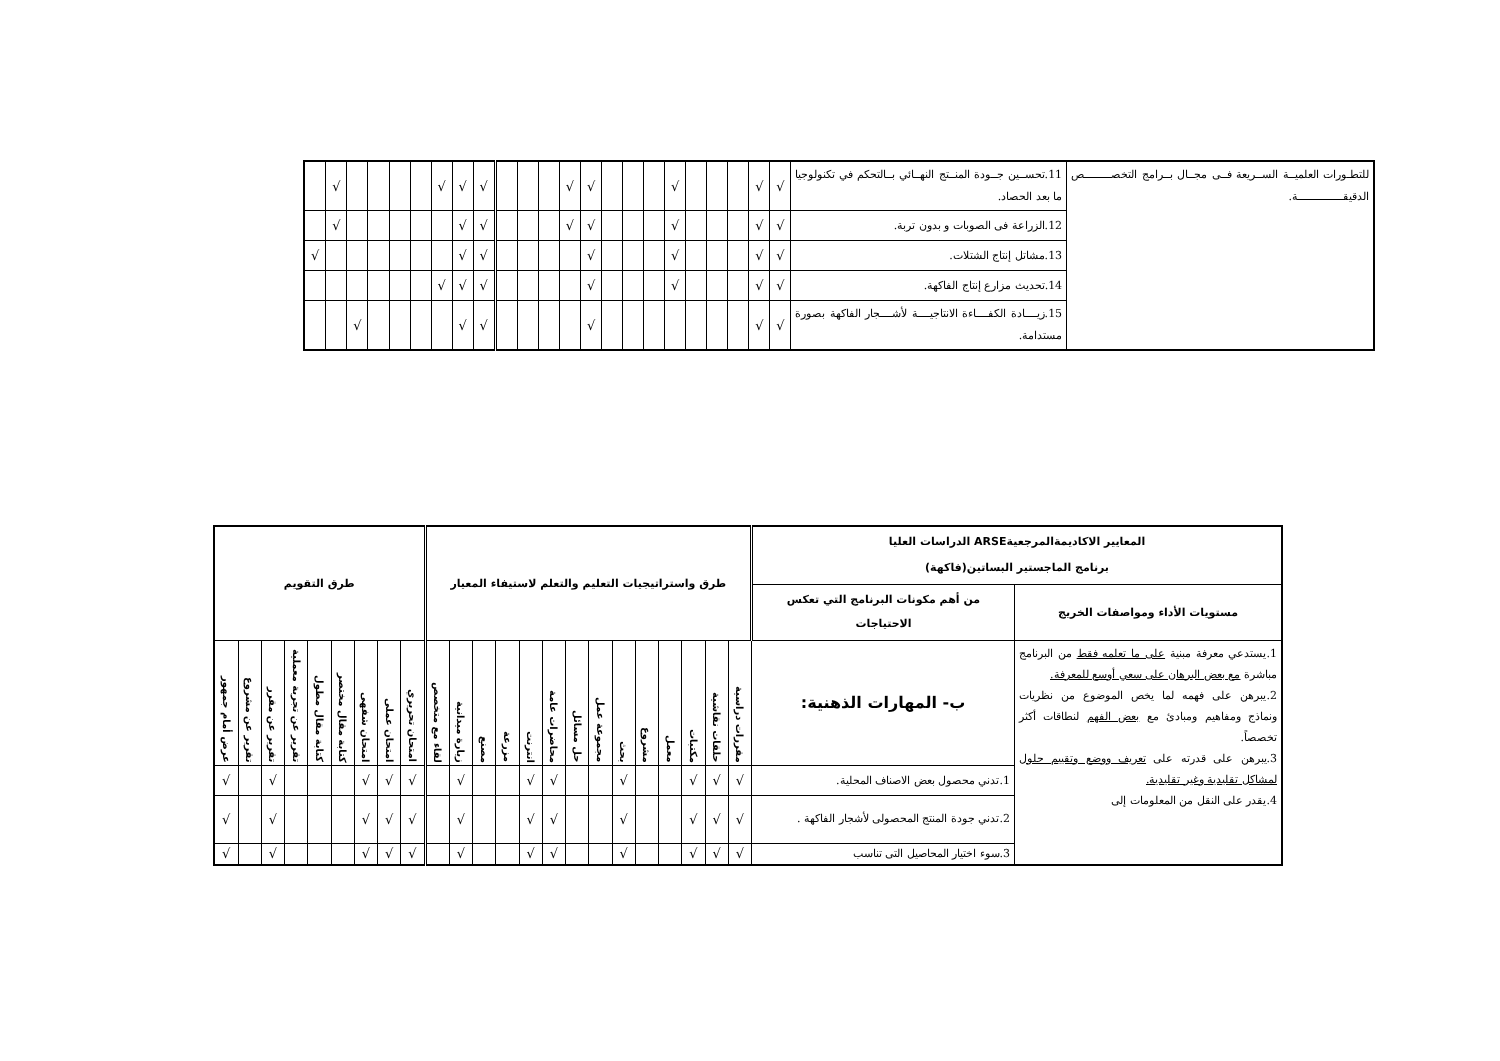| للتطـورات العلميــة الســريعة فــى مجــال بــرامج التخصـــــــــص الدقيقـــــــــــــــة. | 11.تحســين جــودة المنــتج النهــائي بــالتحكم في تكنولوجيا ما بعد الحصاد. | √ | √ | | | | √ | | | | √ | √ | | | | √ | √ | √ | | | | | √ | |
| | 12.الزراعة فى الصوبات و بدون تربة. | √ | √ | | | | √ | | | | √ | √ | | | | √ | √ | | | | | | √ | |
| | 13.مشاتل إنتاج الشتلات. | √ | √ | | | | √ | | | | √ | | | | | √ | √ | | | | | | | √ |
| | 14.تحديث مزارع إنتاج الفاكهة. | √ | √ | | | | √ | | | | √ | | | | | √ | √ | √ | | | | | | |
| | 15.زيــــادة الكفــــاءة الانتاجيــــة لأشــــجار الفاكهة بصورة مستدامة. | √ | √ | | | | | | | | √ | | | | | √ | √ | | | | | √ | | |
| المعايير الاكاديمةالمرجعيةARSE الدراسات العليا برنامج الماجستير البساتين(فاكهة) | | طرق واستراتيجيات التعليم والتعلم لاستيفاء المعيار | | | | | | | | | | | | | | طرق التقويم | | | | | | | | |
| --- | --- | --- | --- | --- | --- | --- | --- | --- | --- | --- | --- | --- | --- | --- | --- | --- | --- | --- | --- | --- | --- | --- | --- | --- |
| مستويات الأداء ومواصفات الخريج | من أهم مكونات البرنامج التي تعكس الاحتياجات | | | | | | | | | | | | | | | | | | | | | | | |
| 1.يستدعي معرفة مبنية على ما تعلمه فقط من البرنامج مباشرة مع بعض البرهان على سعي أوسع للمعرفة. 2.يبرهن على فهمه لما يخص الموضوع من نظريات ونماذج ومفاهيم ومبادئ مع بعض الفهم لنطاقات أكثر تخصصاً. 3.يبرهن على قدرته على تعريف ووضع وتقييم حلول لمشاكل تقليدية وغير تقليدية. 4.يقدر على النقل من المعلومات إلى | ب- المهارات الذهنية: | مقررات دراسية | حلقات نقاشية | مكتبات | معمل | مشروع | بحث | مجموعة عمل | حل مسائل | محاضرات عامة | انترنت | مزرعة | مصنع | زيارة ميدانية | لقاء مع متخصص | امتحان تحريري | امتحان عملى | امتحان شفهى | كتابة مقال مختصر | كتابة مقال مطول | تقرير عن تجربة معملية | تقرير عن مقرر | تقرير عن مشروع | عرض أمام جمهور |
| | 1.تدني محصول بعض الاصناف المحلية. | √ | √ | √ | | | √ | | | √ | √ | | | √ | | √ | √ | √ | | | | √ | | √ |
| | 2.تدني جودة المنتج المحصولى لأشجار الفاكهة . | √ | √ | √ | | | √ | | | √ | √ | | | √ | | √ | √ | √ | | | | √ | | √ |
| | 3.سوء اختيار المحاصيل التى تناسب | √ | √ | √ | | | √ | | | √ | √ | | | √ | | √ | √ | √ | | | | √ | | √ |